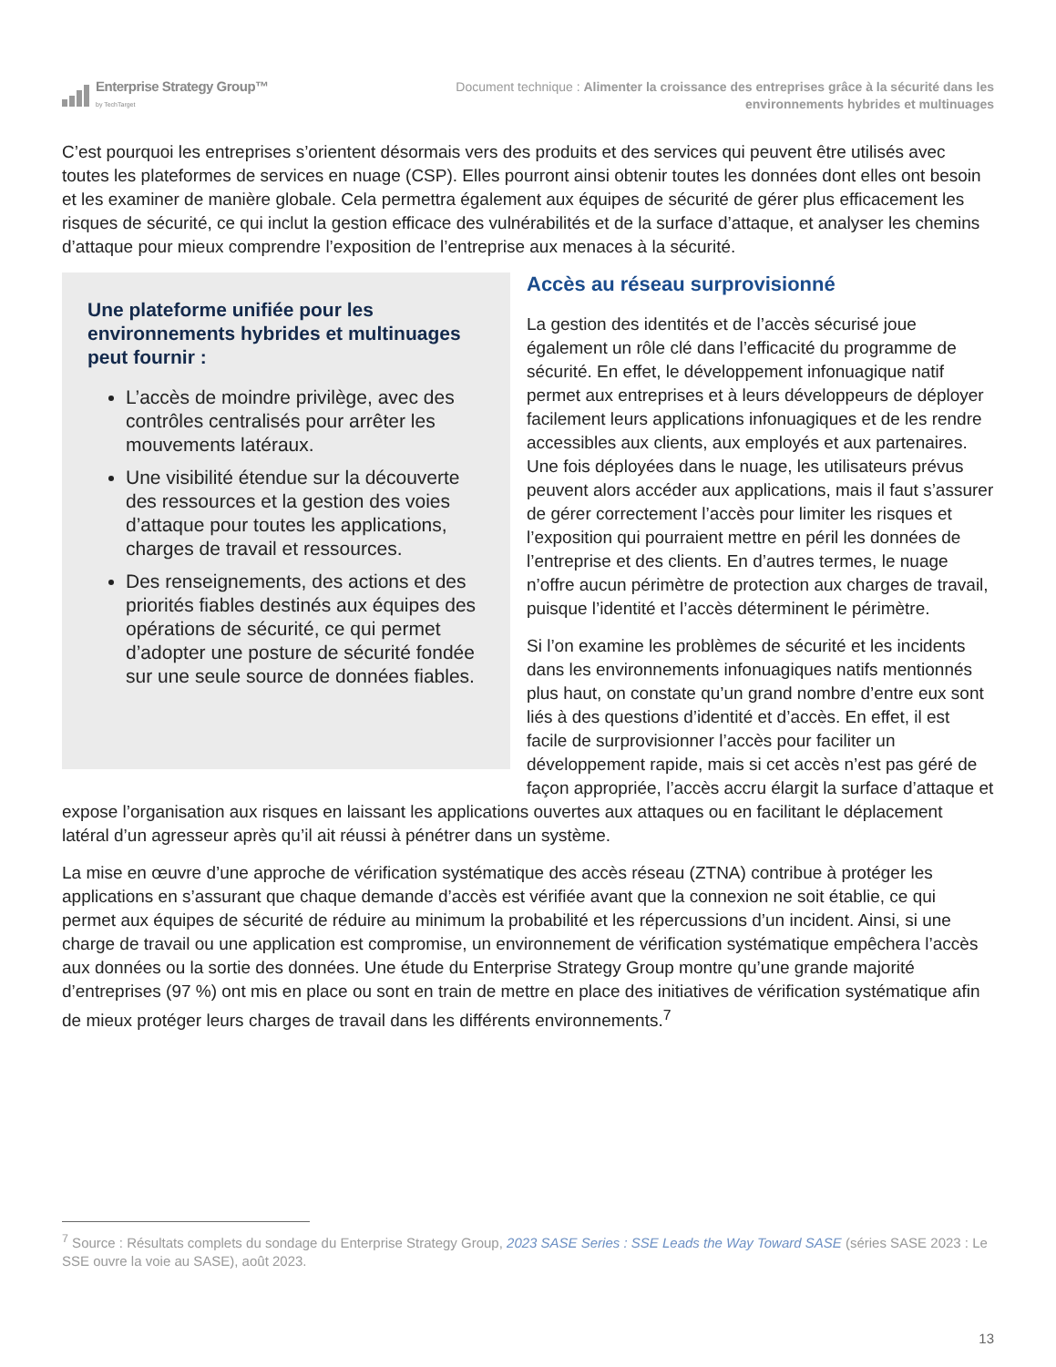Enterprise Strategy Group™
by TechTarget
Document technique : Alimenter la croissance des entreprises grâce à la sécurité dans les
environnements hybrides et multinuages
C’est pourquoi les entreprises s’orientent désormais vers des produits et des services qui peuvent être utilisés avec toutes les plateformes de services en nuage (CSP). Elles pourront ainsi obtenir toutes les données dont elles ont besoin et les examiner de manière globale. Cela permettra également aux équipes de sécurité de gérer plus efficacement les risques de sécurité, ce qui inclut la gestion efficace des vulnérabilités et de la surface d’attaque, et analyser les chemins d’attaque pour mieux comprendre l’exposition de l’entreprise aux menaces à la sécurité.
Une plateforme unifiée pour les environnements hybrides et multinuages peut fournir :
L’accès de moindre privilège, avec des contrôles centralisés pour arrêter les mouvements latéraux.
Une visibilité étendue sur la découverte des ressources et la gestion des voies d’attaque pour toutes les applications, charges de travail et ressources.
Des renseignements, des actions et des priorités fiables destinés aux équipes des opérations de sécurité, ce qui permet d’adopter une posture de sécurité fondée sur une seule source de données fiables.
Accès au réseau surprovisionné
La gestion des identités et de l’accès sécurisé joue également un rôle clé dans l’efficacité du programme de sécurité. En effet, le développement infonuagique natif permet aux entreprises et à leurs développeurs de déployer facilement leurs applications infonuagiques et de les rendre accessibles aux clients, aux employés et aux partenaires. Une fois déployées dans le nuage, les utilisateurs prévus peuvent alors accéder aux applications, mais il faut s’assurer de gérer correctement l’accès pour limiter les risques et l’exposition qui pourraient mettre en péril les données de l’entreprise et des clients. En d’autres termes, le nuage n’offre aucun périmètre de protection aux charges de travail, puisque l’identité et l’accès déterminent le périmètre.
Si l’on examine les problèmes de sécurité et les incidents dans les environnements infonuagiques natifs mentionnés plus haut, on constate qu’un grand nombre d’entre eux sont liés à des questions d’identité et d’accès. En effet, il est facile de surprovisionner l’accès pour faciliter un développement rapide, mais si cet accès n’est pas géré de façon appropriée, l’accès accru élargit la surface d’attaque et expose l’organisation aux risques en laissant les applications ouvertes aux attaques ou en facilitant le déplacement latéral d’un agresseur après qu’il ait réussi à pénétrer dans un système.
La mise en œuvre d’une approche de vérification systématique des accès réseau (ZTNA) contribue à protéger les applications en s’assurant que chaque demande d’accès est vérifiée avant que la connexion ne soit établie, ce qui permet aux équipes de sécurité de réduire au minimum la probabilité et les répercussions d’un incident. Ainsi, si une charge de travail ou une application est compromise, un environnement de vérification systématique empêchera l’accès aux données ou la sortie des données. Une étude du Enterprise Strategy Group montre qu’une grande majorité d’entreprises (97 %) ont mis en place ou sont en train de mettre en place des initiatives de vérification systématique afin de mieux protéger leurs charges de travail dans les différents environnements.<sup>7</sup>
<sup>7</sup> Source : Résultats complets du sondage du Enterprise Strategy Group, 2023 SASE Series : SSE Leads the Way Toward SASE (séries SASE 2023 : Le SSE ouvre la voie au SASE), août 2023.
13